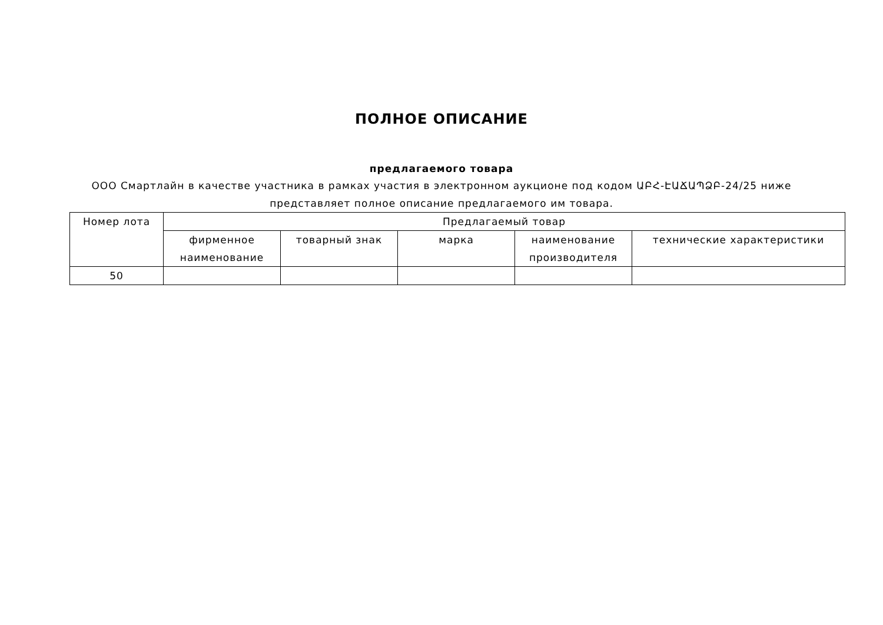ПОЛНОЕ ОПИСАНИЕ
предлагаемого товара
ООО Смартлайн в качестве участника в рамках участия в электронном аукционе под кодом ԱԲՀ-ԷԱՃԱՊՁԲ-24/25 ниже представляет полное описание предлагаемого им товара.
| Номер лота | Предлагаемый товар | | | | |
| --- | --- | --- | --- | --- | --- |
| | фирменное наименование | товарный знак | марка | наименование производителя | технические характеристики |
| 50 | | | | | |